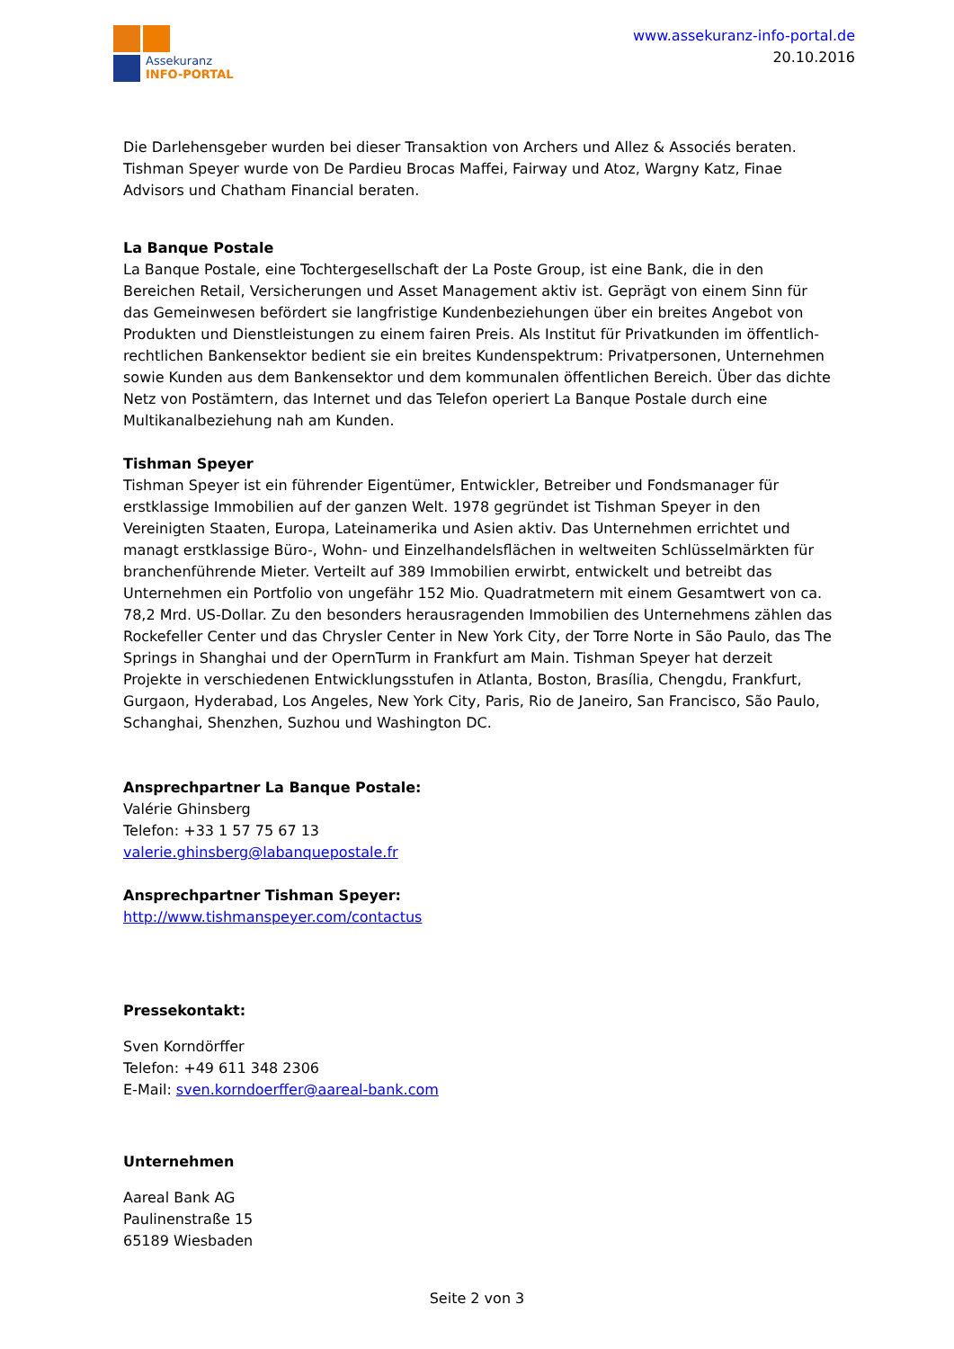Assekuranz
INFO-PORTAL
www.assekuranz-info-portal.de
20.10.2016
Die Darlehensgeber wurden bei dieser Transaktion von Archers und Allez & Associés beraten. Tishman Speyer wurde von De Pardieu Brocas Maffei, Fairway und Atoz, Wargny Katz, Finae Advisors und Chatham Financial beraten.
La Banque Postale
La Banque Postale, eine Tochtergesellschaft der La Poste Group, ist eine Bank, die in den Bereichen Retail, Versicherungen und Asset Management aktiv ist. Geprägt von einem Sinn für das Gemeinwesen befördert sie langfristige Kundenbeziehungen über ein breites Angebot von Produkten und Dienstleistungen zu einem fairen Preis. Als Institut für Privatkunden im öffentlich-rechtlichen Bankensektor bedient sie ein breites Kundenspektrum: Privatpersonen, Unternehmen sowie Kunden aus dem Bankensektor und dem kommunalen öffentlichen Bereich. Über das dichte Netz von Postämtern, das Internet und das Telefon operiert La Banque Postale durch eine Multikanalbeziehung nah am Kunden.
Tishman Speyer
Tishman Speyer ist ein führender Eigentümer, Entwickler, Betreiber und Fondsmanager für erstklassige Immobilien auf der ganzen Welt. 1978 gegründet ist Tishman Speyer in den Vereinigten Staaten, Europa, Lateinamerika und Asien aktiv. Das Unternehmen errichtet und managt erstklassige Büro-, Wohn- und Einzelhandelsflächen in weltweiten Schlüsselmärkten für branchenführende Mieter. Verteilt auf 389 Immobilien erwirbt, entwickelt und betreibt das Unternehmen ein Portfolio von ungefähr 152 Mio. Quadratmetern mit einem Gesamtwert von ca. 78,2 Mrd. US-Dollar. Zu den besonders herausragenden Immobilien des Unternehmens zählen das Rockefeller Center und das Chrysler Center in New York City, der Torre Norte in São Paulo, das The Springs in Shanghai und der OpernTurm in Frankfurt am Main. Tishman Speyer hat derzeit Projekte in verschiedenen Entwicklungsstufen in Atlanta, Boston, Brasília, Chengdu, Frankfurt, Gurgaon, Hyderabad, Los Angeles, New York City, Paris, Rio de Janeiro, San Francisco, São Paulo, Schanghai, Shenzhen, Suzhou und Washington DC.
Ansprechpartner La Banque Postale:
Valérie Ghinsberg
Telefon: +33 1 57 75 67 13
valerie.ghinsberg@labanquepostale.fr
Ansprechpartner Tishman Speyer:
http://www.tishmanspeyer.com/contactus
Pressekontakt:
Sven Korndörffer
Telefon: +49 611 348 2306
E-Mail: sven.korndoerffer@aareal-bank.com
Unternehmen
Aareal Bank AG
Paulinenstraße 15
65189 Wiesbaden
Seite 2 von 3